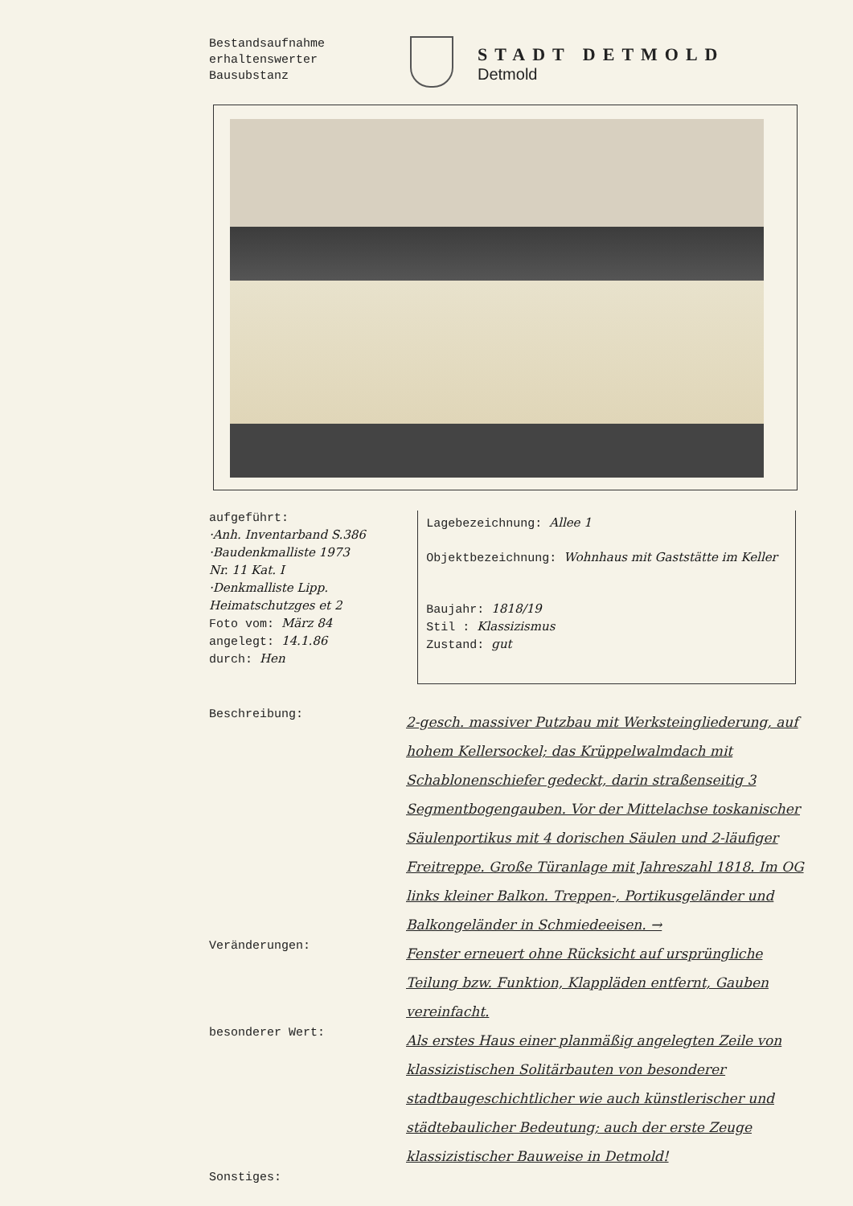Bestandsaufnahme
erhaltenswerter
Bausubstanz
STADT DETMOLD
Detmold
aufgeführt:
·Anh. Inventarband S.386
·Baudenkmalliste 1973
Nr. 11 Kat. I
·Denkmalliste Lipp. Heimatschutzges et 2
Foto vom: März 84
angelegt: 14.1.86
durch: Hen
Lagebezeichnung: Allee 1
Objektbezeichnung: Wohnhaus mit Gaststätte im Keller
Baujahr: 1818/19
Stil : Klassizismus
Zustand: gut
Beschreibung:
2-gesch. massiver Putzbau mit Werksteingliederung, auf hohem Kellersockel; das Krüppelwalmdach mit Schablonenschiefer gedeckt, darin straßenseitig 3 Segmentbogengauben. Vor der Mittelachse toskanischer Säulenportikus mit 4 dorischen Säulen und 2-läufiger Freitreppe. Große Türanlage mit Jahreszahl 1818. Im OG links kleiner Balkon. Treppen-, Portikusgeländer und Balkongeländer in Schmiedeeisen. →
Veränderungen:
Fenster erneuert ohne Rücksicht auf ursprüngliche Teilung bzw. Funktion, Klappläden entfernt, Gauben vereinfacht.
besonderer Wert:
Als erstes Haus einer planmäßig angelegten Zeile von klassizistischen Solitärbauten von besonderer stadtbaugeschichtlicher wie auch künstlerischer und städtebaulicher Bedeutung; auch der erste Zeuge klassizistischer Bauweise in Detmold!
Sonstiges: